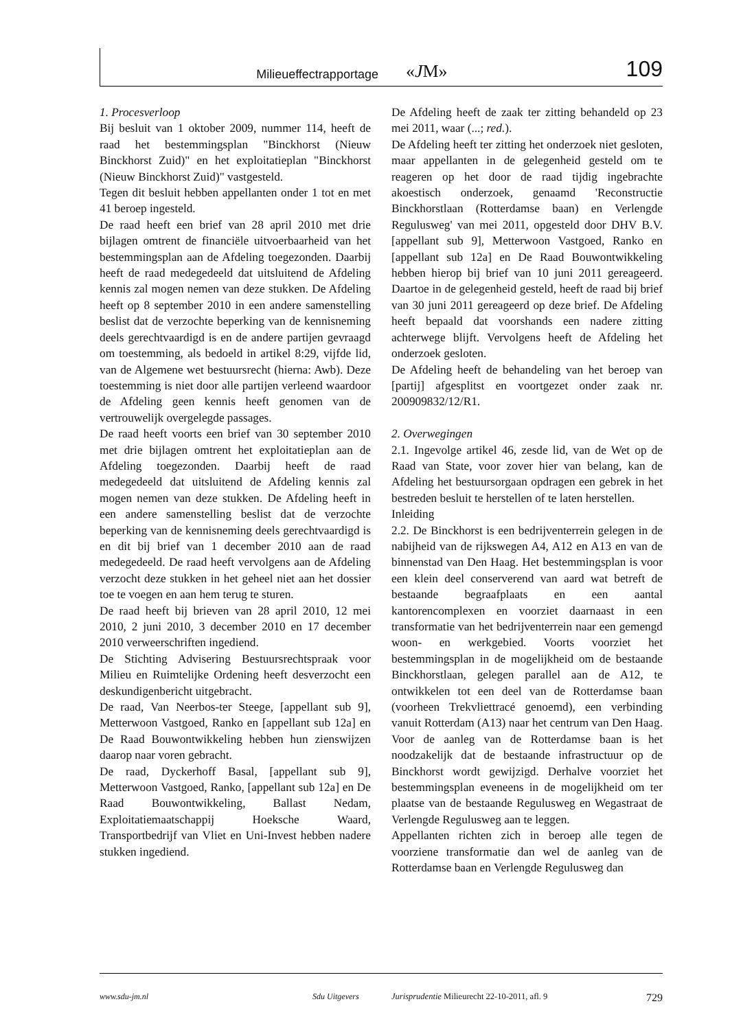Milieueffectrapportage «JM» 109
1. Procesverloop
Bij besluit van 1 oktober 2009, nummer 114, heeft de raad het bestemmingsplan "Binckhorst (Nieuw Binckhorst Zuid)" en het exploitatieplan "Binckhorst (Nieuw Binckhorst Zuid)" vastgesteld.
Tegen dit besluit hebben appellanten onder 1 tot en met 41 beroep ingesteld.
De raad heeft een brief van 28 april 2010 met drie bijlagen omtrent de financiële uitvoerbaarheid van het bestemmingsplan aan de Afdeling toegezonden. Daarbij heeft de raad medegedeeld dat uitsluitend de Afdeling kennis zal mogen nemen van deze stukken. De Afdeling heeft op 8 september 2010 in een andere samenstelling beslist dat de verzochte beperking van de kennisneming deels gerechtvaardigd is en de andere partijen gevraagd om toestemming, als bedoeld in artikel 8:29, vijfde lid, van de Algemene wet bestuursrecht (hierna: Awb). Deze toestemming is niet door alle partijen verleend waardoor de Afdeling geen kennis heeft genomen van de vertrouwelijk overgelegde passages.
De raad heeft voorts een brief van 30 september 2010 met drie bijlagen omtrent het exploitatieplan aan de Afdeling toegezonden. Daarbij heeft de raad medegedeeld dat uitsluitend de Afdeling kennis zal mogen nemen van deze stukken. De Afdeling heeft in een andere samenstelling beslist dat de verzochte beperking van de kennisneming deels gerechtvaardigd is en dit bij brief van 1 december 2010 aan de raad medegedeeld. De raad heeft vervolgens aan de Afdeling verzocht deze stukken in het geheel niet aan het dossier toe te voegen en aan hem terug te sturen.
De raad heeft bij brieven van 28 april 2010, 12 mei 2010, 2 juni 2010, 3 december 2010 en 17 december 2010 verweerschriften ingediend.
De Stichting Advisering Bestuursrechtspraak voor Milieu en Ruimtelijke Ordening heeft desverzocht een deskundigenbericht uitgebracht.
De raad, Van Neerbos-ter Steege, [appellant sub 9], Metterwoon Vastgoed, Ranko en [appellant sub 12a] en De Raad Bouwontwikkeling hebben hun zienswijzen daarop naar voren gebracht.
De raad, Dyckerhoff Basal, [appellant sub 9], Metterwoon Vastgoed, Ranko, [appellant sub 12a] en De Raad Bouwontwikkeling, Ballast Nedam, Exploitatiemaatschappij Hoeksche Waard, Transportbedrijf van Vliet en Uni-Invest hebben nadere stukken ingediend.
De Afdeling heeft de zaak ter zitting behandeld op 23 mei 2011, waar (...; red.).
De Afdeling heeft ter zitting het onderzoek niet gesloten, maar appellanten in de gelegenheid gesteld om te reageren op het door de raad tijdig ingebrachte akoestisch onderzoek, genaamd 'Reconstructie Binckhorstlaan (Rotterdamse baan) en Verlengde Regulusweg' van mei 2011, opgesteld door DHV B.V. [appellant sub 9], Metterwoon Vastgoed, Ranko en [appellant sub 12a] en De Raad Bouwontwikkeling hebben hierop bij brief van 10 juni 2011 gereageerd. Daartoe in de gelegenheid gesteld, heeft de raad bij brief van 30 juni 2011 gereageerd op deze brief. De Afdeling heeft bepaald dat voorshands een nadere zitting achterwege blijft. Vervolgens heeft de Afdeling het onderzoek gesloten.
De Afdeling heeft de behandeling van het beroep van [partij] afgesplitst en voortgezet onder zaak nr. 200909832/12/R1.
2. Overwegingen
2.1. Ingevolge artikel 46, zesde lid, van de Wet op de Raad van State, voor zover hier van belang, kan de Afdeling het bestuursorgaan opdragen een gebrek in het bestreden besluit te herstellen of te laten herstellen.
Inleiding
2.2. De Binckhorst is een bedrijventerrein gelegen in de nabijheid van de rijkswegen A4, A12 en A13 en van de binnenstad van Den Haag. Het bestemmingsplan is voor een klein deel conserverend van aard wat betreft de bestaande begraafplaats en een aantal kantorencomplexen en voorziet daarnaast in een transformatie van het bedrijventerrein naar een gemengd woon- en werkgebied. Voorts voorziet het bestemmingsplan in de mogelijkheid om de bestaande Binckhorstlaan, gelegen parallel aan de A12, te ontwikkelen tot een deel van de Rotterdamse baan (voorheen Trekvliettracé genoemd), een verbinding vanuit Rotterdam (A13) naar het centrum van Den Haag. Voor de aanleg van de Rotterdamse baan is het noodzakelijk dat de bestaande infrastructuur op de Binckhorst wordt gewijzigd. Derhalve voorziet het bestemmingsplan eveneens in de mogelijkheid om ter plaatse van de bestaande Regulusweg en Wegastraat de Verlengde Regulusweg aan te leggen.
Appellanten richten zich in beroep alle tegen de voorziene transformatie dan wel de aanleg van de Rotterdamse baan en Verlengde Regulusweg dan
www.sdu-jm.nl Sdu Uitgevers Jurisprudentie Milieurecht 22-10-2011, afl. 9 729